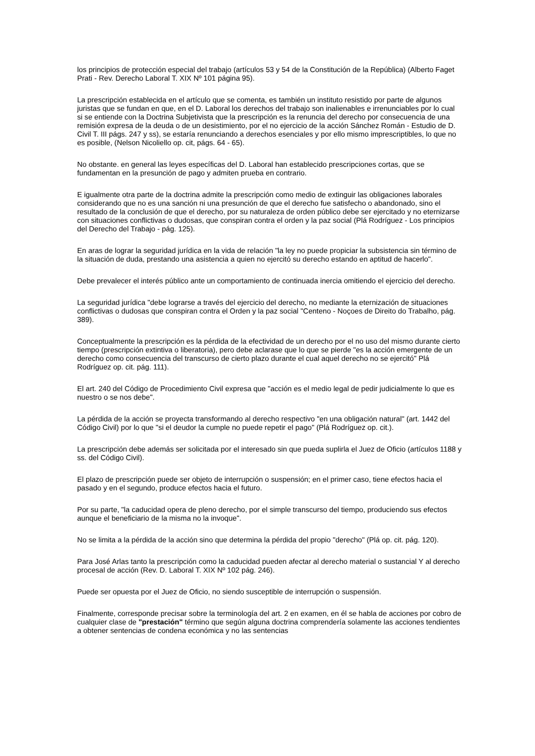los principios de protección especial del trabajo (artículos 53 y 54 de la Constitución de la República) (Alberto Faget Prati - Rev. Derecho Laboral T. XIX Nº 101 página 95).
La prescripción establecida en el artículo que se comenta, es también un instituto resistido por parte de algunos juristas que se fundan en que, en el D. Laboral los derechos del trabajo son inalienables e irrenunciables por lo cual si se entiende con la Doctrina Subjetivista que la prescripción es la renuncia del derecho por consecuencia de una remisión expresa de la deuda o de un desistimiento, por el no ejercicio de la acción Sánchez Román - Estudio de D. Civil T. III págs. 247 y ss), se estaría renunciando a derechos esenciales y por ello mismo imprescriptibles, lo que no es posible, (Nelson Nicoliello op. cit, págs. 64 - 65).
No obstante. en general las leyes específicas del D. Laboral han establecido prescripciones cortas, que se fundamentan en la presunción de pago y admiten prueba en contrario.
E igualmente otra parte de la doctrina admite la prescripción como medio de extinguir las obligaciones laborales considerando que no es una sanción ni una presunción de que el derecho fue satisfecho o abandonado, sino el resultado de la conclusión de que el derecho, por su naturaleza de orden público debe ser ejercitado y no eternizarse con situaciones conflictivas o dudosas, que conspiran contra el orden y la paz social (Plá Rodríguez - Los principios del Derecho del Trabajo - pág. 125).
En aras de lograr la seguridad jurídica en la vida de relación "la ley no puede propiciar la subsistencia sin término de la situación de duda, prestando una asistencia a quien no ejercitó su derecho estando en aptitud de hacerlo".
Debe prevalecer el interés público ante un comportamiento de continuada inercia omitiendo el ejercicio del derecho.
La seguridad jurídica "debe lograrse a través del ejercicio del derecho, no mediante la eternización de situaciones conflictivas o dudosas que conspiran contra el Orden y la paz social "Centeno - Noçoes de Direito do Trabalho, pág. 389).
Conceptualmente la prescripción es la pérdida de la efectividad de un derecho por el no uso del mismo durante cierto tiempo (prescripción extintiva o liberatoria), pero debe aclarase que lo que se pierde "es la acción emergente de un derecho como consecuencia del transcurso de cierto plazo durante el cual aquel derecho no se ejercitó" Plá Rodríguez op. cit. pág. 111).
El art. 240 del Código de Procedimiento Civil expresa que "acción es el medio legal de pedir judicialmente lo que es nuestro o se nos debe".
La pérdida de la acción se proyecta transformando al derecho respectivo "en una obligación natural" (art. 1442 del Código Civil) por lo que "si el deudor la cumple no puede repetir el pago" (Plá Rodríguez op. cit.).
La prescripción debe además ser solicitada por el interesado sin que pueda suplirla el Juez de Oficio (artículos 1188 y ss. del Código Civil).
El plazo de prescripción puede ser objeto de interrupción o suspensión; en el primer caso, tiene efectos hacia el pasado y en el segundo, produce efectos hacia el futuro.
Por su parte, "la caducidad opera de pleno derecho, por el simple transcurso del tiempo, produciendo sus efectos aunque el beneficiario de la misma no la invoque".
No se limita a la pérdida de la acción sino que determina la pérdida del propio "derecho" (Plá op. cit. pág. 120).
Para José Arlas tanto la prescripción como la caducidad pueden afectar al derecho material o sustancial Y al derecho procesal de acción (Rev. D. Laboral T. XIX Nº 102 pág. 246).
Puede ser opuesta por el Juez de Oficio, no siendo susceptible de interrupción o suspensión.
Finalmente, corresponde precisar sobre la terminología del art. 2 en examen, en él se habla de acciones por cobro de cualquier clase de "prestación" término que según alguna doctrina comprendería solamente las acciones tendientes a obtener sentencias de condena económica y no las sentencias